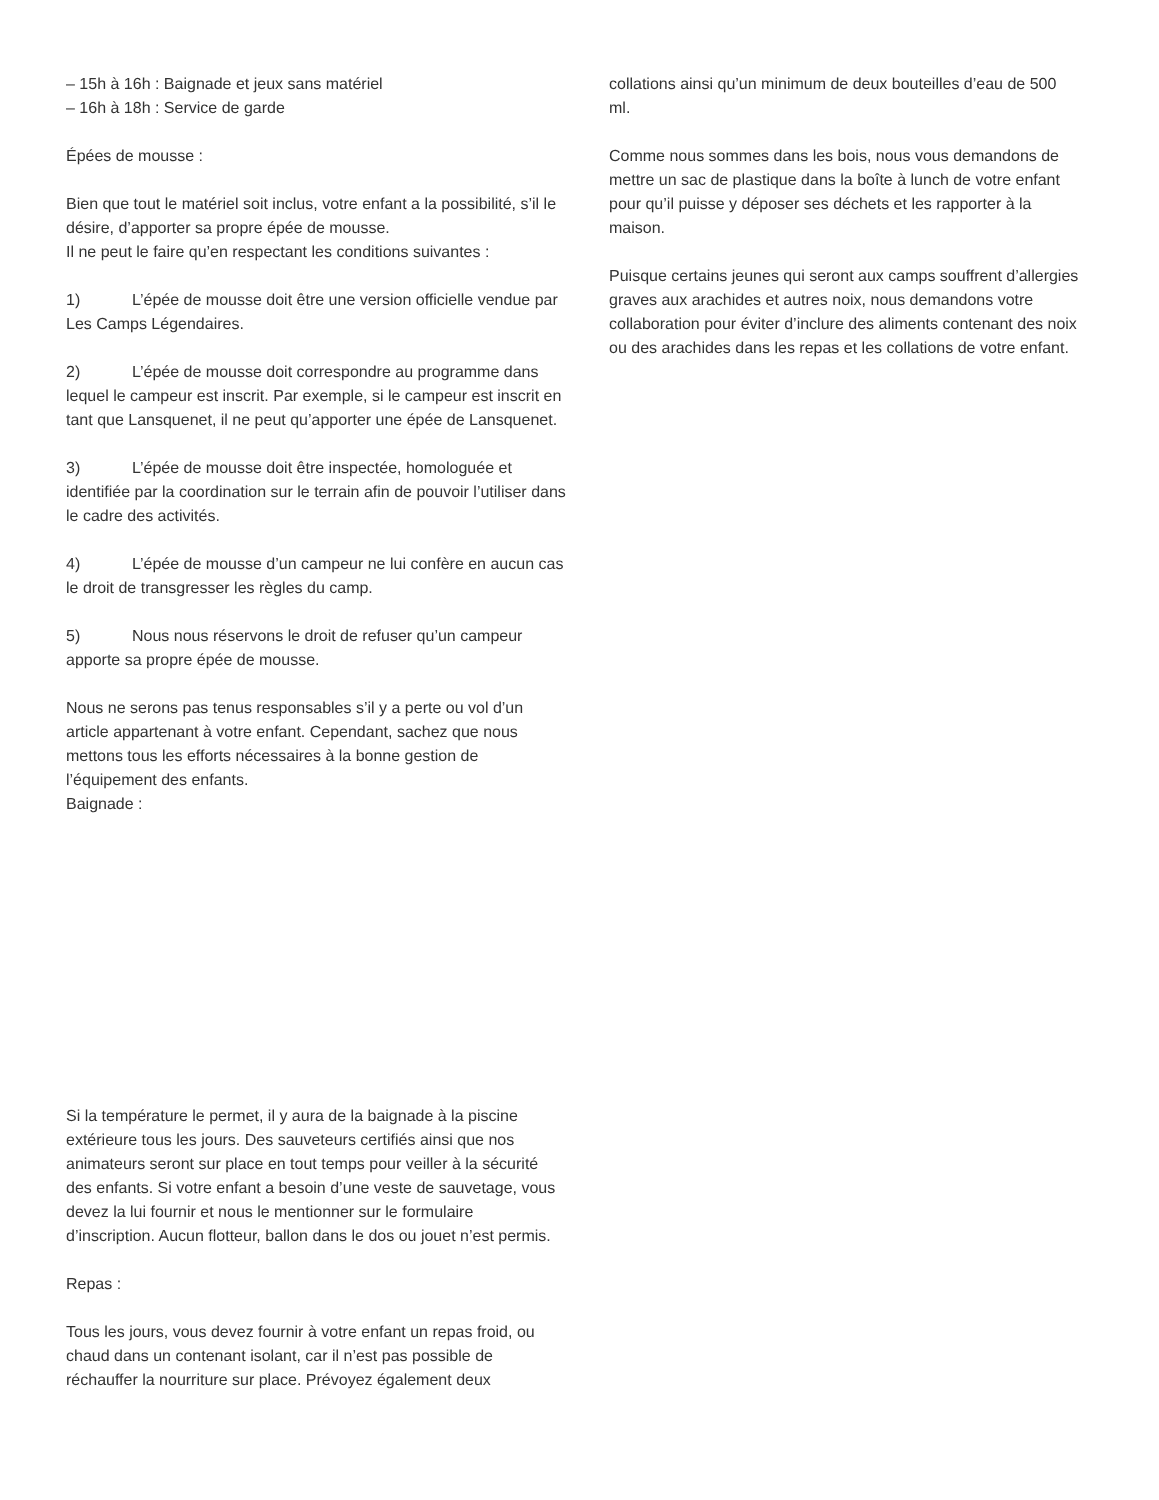– 15h à 16h : Baignade et jeux sans matériel
– 16h à 18h : Service de garde
Épées de mousse :
Bien que tout le matériel soit inclus, votre enfant a la possibilité, s’il le désire, d’apporter sa propre épée de mousse.
Il ne peut le faire qu’en respectant les conditions suivantes :
1) L’épée de mousse doit être une version officielle vendue par Les Camps Légendaires.
2) L’épée de mousse doit correspondre au programme dans lequel le campeur est inscrit. Par exemple, si le campeur est inscrit en tant que Lansquenet, il ne peut qu’apporter une épée de Lansquenet.
3) L’épée de mousse doit être inspectée, homologuée et identifiée par la coordination sur le terrain afin de pouvoir l’utiliser dans le cadre des activités.
4) L’épée de mousse d’un campeur ne lui confère en aucun cas le droit de transgresser les règles du camp.
5) Nous nous réservons le droit de refuser qu’un campeur apporte sa propre épée de mousse.
Nous ne serons pas tenus responsables s’il y a perte ou vol d’un article appartenant à votre enfant. Cependant, sachez que nous mettons tous les efforts nécessaires à la bonne gestion de l’équipement des enfants.
Baignade :
Si la température le permet, il y aura de la baignade à la piscine extérieure tous les jours. Des sauveteurs certifiés ainsi que nos animateurs seront sur place en tout temps pour veiller à la sécurité des enfants. Si votre enfant a besoin d’une veste de sauvetage, vous devez la lui fournir et nous le mentionner sur le formulaire d’inscription. Aucun flotteur, ballon dans le dos ou jouet n’est permis.
Repas :
Tous les jours, vous devez fournir à votre enfant un repas froid, ou chaud dans un contenant isolant, car il n’est pas possible de réchauffer la nourriture sur place. Prévoyez également deux
collations ainsi qu’un minimum de deux bouteilles d’eau de 500 ml.
Comme nous sommes dans les bois, nous vous demandons de mettre un sac de plastique dans la boîte à lunch de votre enfant pour qu’il puisse y déposer ses déchets et les rapporter à la maison.
Puisque certains jeunes qui seront aux camps souffrent d’allergies graves aux arachides et autres noix, nous demandons votre collaboration pour éviter d’inclure des aliments contenant des noix ou des arachides dans les repas et les collations de votre enfant.